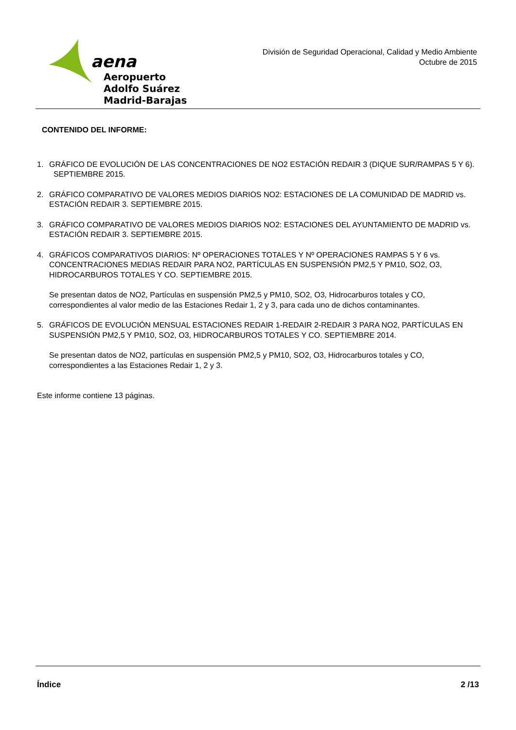aena
Aeropuerto
Adolfo Suárez
Madrid-Barajas
División de Seguridad Operacional, Calidad y Medio Ambiente
Octubre de 2015
CONTENIDO DEL INFORME:
1. GRÁFICO DE EVOLUCIÓN DE LAS CONCENTRACIONES DE NO2 ESTACIÓN REDAIR 3 (DIQUE SUR/RAMPAS 5 Y 6). SEPTIEMBRE 2015.
2. GRÁFICO COMPARATIVO DE VALORES MEDIOS DIARIOS NO2: ESTACIONES DE LA COMUNIDAD DE MADRID vs. ESTACIÓN REDAIR 3. SEPTIEMBRE 2015.
3. GRÁFICO COMPARATIVO DE VALORES MEDIOS DIARIOS NO2: ESTACIONES DEL AYUNTAMIENTO DE MADRID vs. ESTACIÓN REDAIR 3. SEPTIEMBRE 2015.
4. GRÁFICOS COMPARATIVOS DIARIOS: Nº OPERACIONES TOTALES Y Nº OPERACIONES RAMPAS 5 Y 6 vs. CONCENTRACIONES MEDIAS REDAIR PARA NO2, PARTÍCULAS EN SUSPENSIÓN PM2,5 Y PM10, SO2, O3, HIDROCARBUROS TOTALES Y CO. SEPTIEMBRE 2015.
Se presentan datos de NO2, Partículas en suspensión PM2,5 y PM10, SO2, O3, Hidrocarburos totales y CO, correspondientes al valor medio de las Estaciones Redair 1, 2 y 3, para cada uno de dichos contaminantes.
5. GRÁFICOS DE EVOLUCIÓN MENSUAL ESTACIONES REDAIR 1-REDAIR 2-REDAIR 3 PARA NO2, PARTÍCULAS EN SUSPENSIÓN PM2,5 Y PM10, SO2, O3, HIDROCARBUROS TOTALES Y CO. SEPTIEMBRE 2014.
Se presentan datos de NO2, partículas en suspensión PM2,5 y PM10, SO2, O3, Hidrocarburos totales y CO, correspondientes a las Estaciones Redair 1, 2 y 3.
Este informe contiene 13 páginas.
Índice 2 /13